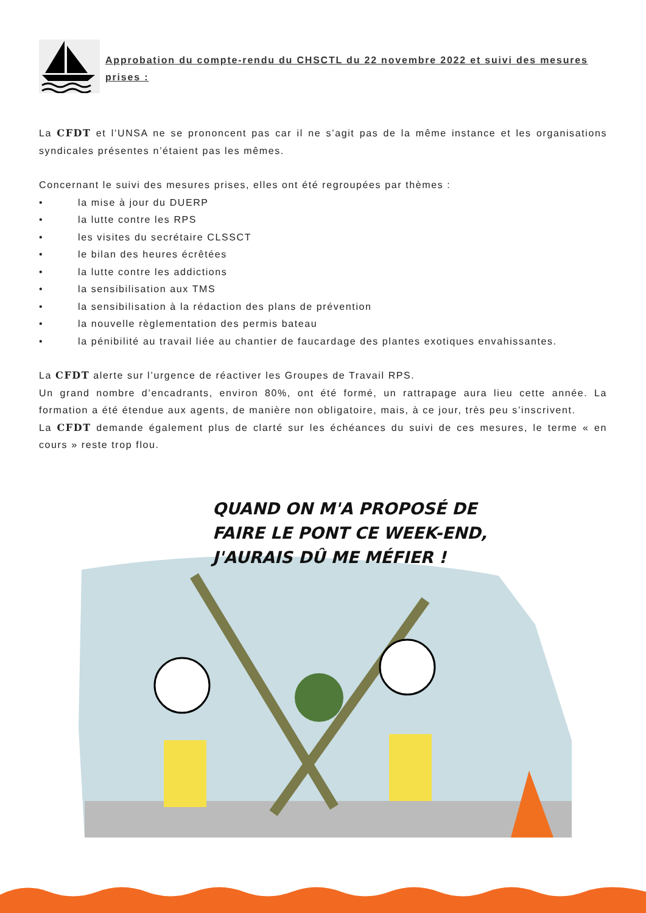Approbation du compte-rendu du CHSCTL du 22 novembre 2022 et suivi des mesures prises :
La CFDT et l’UNSA ne se prononcent pas car il ne s’agit pas de la même instance et les organisations syndicales présentes n’étaient pas les mêmes.
Concernant le suivi des mesures prises, elles ont été regroupées par thèmes :
• la mise à jour du DUERP
• la lutte contre les RPS
• les visites du secrétaire CLSSCT
• le bilan des heures écrêtées
• la lutte contre les addictions
• la sensibilisation aux TMS
• la sensibilisation à la rédaction des plans de prévention
• la nouvelle règlementation des permis bateau
• la pénibilité au travail liée au chantier de faucardage des plantes exotiques envahissantes.
La CFDT alerte sur l’urgence de réactiver les Groupes de Travail RPS.
Un grand nombre d’encadrants, environ 80%, ont été formé, un rattrapage aura lieu cette année. La formation a été étendue aux agents, de manière non obligatoire, mais, à ce jour, très peu s’inscrivent.
La CFDT demande également plus de clarté sur les échéances du suivi de ces mesures, le terme « en cours » reste trop flou.
QUAND ON M'A PROPOSÉ DE
FAIRE LE PONT CE WEEK-END,
J'AURAIS DÛ ME MÉFIER !